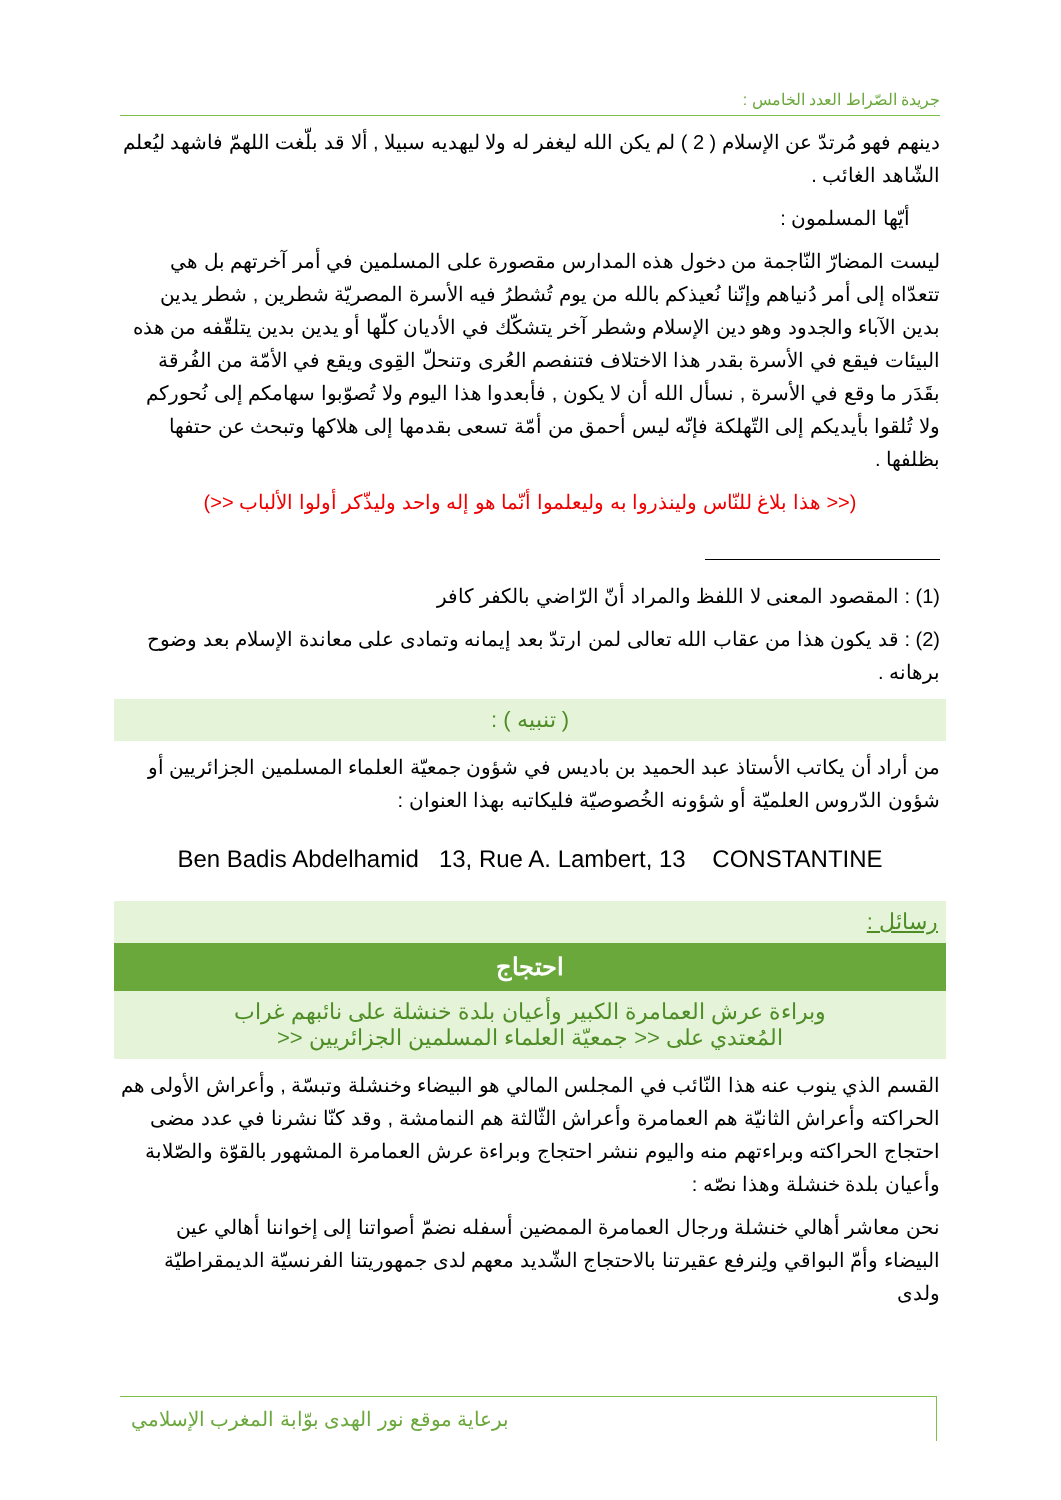جريدة الصّراط العدد الخامس :
دينهم فهو مُرتدّ عن الإسلام ( 2 ) لم يكن الله ليغفر له ولا ليهديه سبيلا , ألا قد بلّغت اللهمّ فاشهد ليُعلم الشّاهد الغائب .
أيّها المسلمون :
ليست المضارّ النّاجمة من دخول هذه المدارس مقصورة على المسلمين في أمر آخرتهم بل هي تتعدّاه إلى أمر دُنياهم وإنّنا نُعيذكم بالله من يوم تُشطرُ فيه الأسرة المصريّة شطرين , شطر يدين بدين الآباء والجدود وهو دين الإسلام وشطر آخر يتشكّك في الأديان كلّها أو يدين بدين يتلقّفه من هذه البيئات فيقع في الأسرة بقدر هذا الاختلاف فتنفصم العُرى وتنحلّ القِوى ويقع في الأمّة من الفُرقة بقَدَر ما وقع في الأسرة , نسأل الله أن لا يكون , فأبعدوا هذا اليوم ولا تُصوّبوا سهامكم إلى نُحوركم ولا تُلقوا بأيديكم إلى التّهلكة فإنّه ليس أحمق من أمّة تسعى بقدمها إلى هلاكها وتبحث عن حتفها بظلفها .
(<< هذا بلاغ للنّاس ولينذروا به وليعلموا أنّما هو إله واحد وليذّكر أولوا الألباب <<)
(1) : المقصود المعنى لا اللفظ والمراد أنّ الرّاضي بالكفر كافر
(2) : قد يكون هذا من عقاب الله تعالى لمن ارتدّ بعد إيمانه وتمادى على معاندة الإسلام بعد وضوح برهانه .
( تنبيه ) :
من أراد أن يكاتب الأستاذ عبد الحميد بن باديس في شؤون جمعيّة العلماء المسلمين الجزائريين أو شؤون الدّروس العلميّة أو شؤونه الخُصوصيّة فليكاتبه بهذا العنوان :
Ben Badis Abdelhamid 13, Rue A. Lambert, 13 CONSTANTINE
رسائل :
احتجاج
وبراءة عرش العمامرة الكبير وأعيان بلدة خنشلة على نائبهم غراب
المُعتدي على << جمعيّة العلماء المسلمين الجزائريين <<
القسم الذي ينوب عنه هذا النّائب في المجلس المالي هو البيضاء وخنشلة وتبسّة , وأعراش الأولى هم الحراكته وأعراش الثانيّة هم العمامرة وأعراش الثّالثة هم النمامشة , وقد كنّا نشرنا في عدد مضى احتجاج الحراكته وبراءتهم منه واليوم ننشر احتجاج وبراءة عرش العمامرة المشهور بالقوّة والصّلابة وأعيان بلدة خنشلة وهذا نصّه :
نحن معاشر أهالي خنشلة ورجال العمامرة الممضين أسفله نضمّ أصواتنا إلى إخواننا أهالي عين البيضاء وأمّ البواقي ولِنرفع عقيرتنا بالاحتجاج الشّديد معهم لدى جمهوريتنا الفرنسيّة الديمقراطيّة ولدى
برعاية موقع نور الهدى بوّابة المغرب الإسلامي